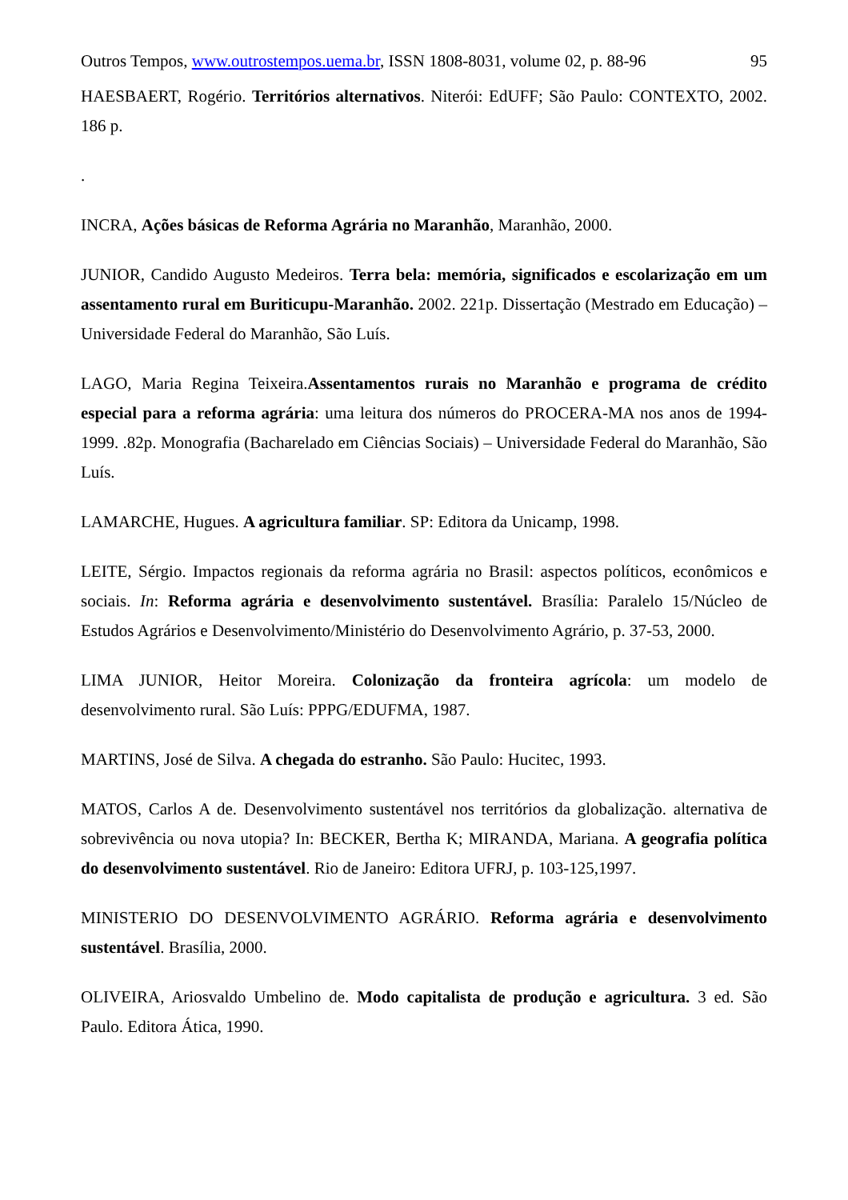Outros Tempos, www.outrostempos.uema.br, ISSN 1808-8031, volume 02, p. 88-96 95
HAESBAERT, Rogério. Territórios alternativos. Niterói: EdUFF; São Paulo: CONTEXTO, 2002. 186 p.
.
INCRA, Ações básicas de Reforma Agrária no Maranhão, Maranhão, 2000.
JUNIOR, Candido Augusto Medeiros. Terra bela: memória, significados e escolarização em um assentamento rural em Buriticupu-Maranhão. 2002. 221p. Dissertação (Mestrado em Educação) – Universidade Federal do Maranhão, São Luís.
LAGO, Maria Regina Teixeira.Assentamentos rurais no Maranhão e programa de crédito especial para a reforma agrária: uma leitura dos números do PROCERA-MA nos anos de 1994-1999. .82p. Monografia (Bacharelado em Ciências Sociais) – Universidade Federal do Maranhão, São Luís.
LAMARCHE, Hugues. A agricultura familiar. SP: Editora da Unicamp, 1998.
LEITE, Sérgio. Impactos regionais da reforma agrária no Brasil: aspectos políticos, econômicos e sociais. In: Reforma agrária e desenvolvimento sustentável. Brasília: Paralelo 15/Núcleo de Estudos Agrários e Desenvolvimento/Ministério do Desenvolvimento Agrário, p. 37-53, 2000.
LIMA JUNIOR, Heitor Moreira. Colonização da fronteira agrícola: um modelo de desenvolvimento rural. São Luís: PPPG/EDUFMA, 1987.
MARTINS, José de Silva. A chegada do estranho. São Paulo: Hucitec, 1993.
MATOS, Carlos A de. Desenvolvimento sustentável nos territórios da globalização. alternativa de sobrevivência ou nova utopia? In: BECKER, Bertha K; MIRANDA, Mariana. A geografia política do desenvolvimento sustentável. Rio de Janeiro: Editora UFRJ, p. 103-125,1997.
MINISTERIO DO DESENVOLVIMENTO AGRÁRIO. Reforma agrária e desenvolvimento sustentável. Brasília, 2000.
OLIVEIRA, Ariosvaldo Umbelino de. Modo capitalista de produção e agricultura. 3 ed. São Paulo. Editora Ática, 1990.